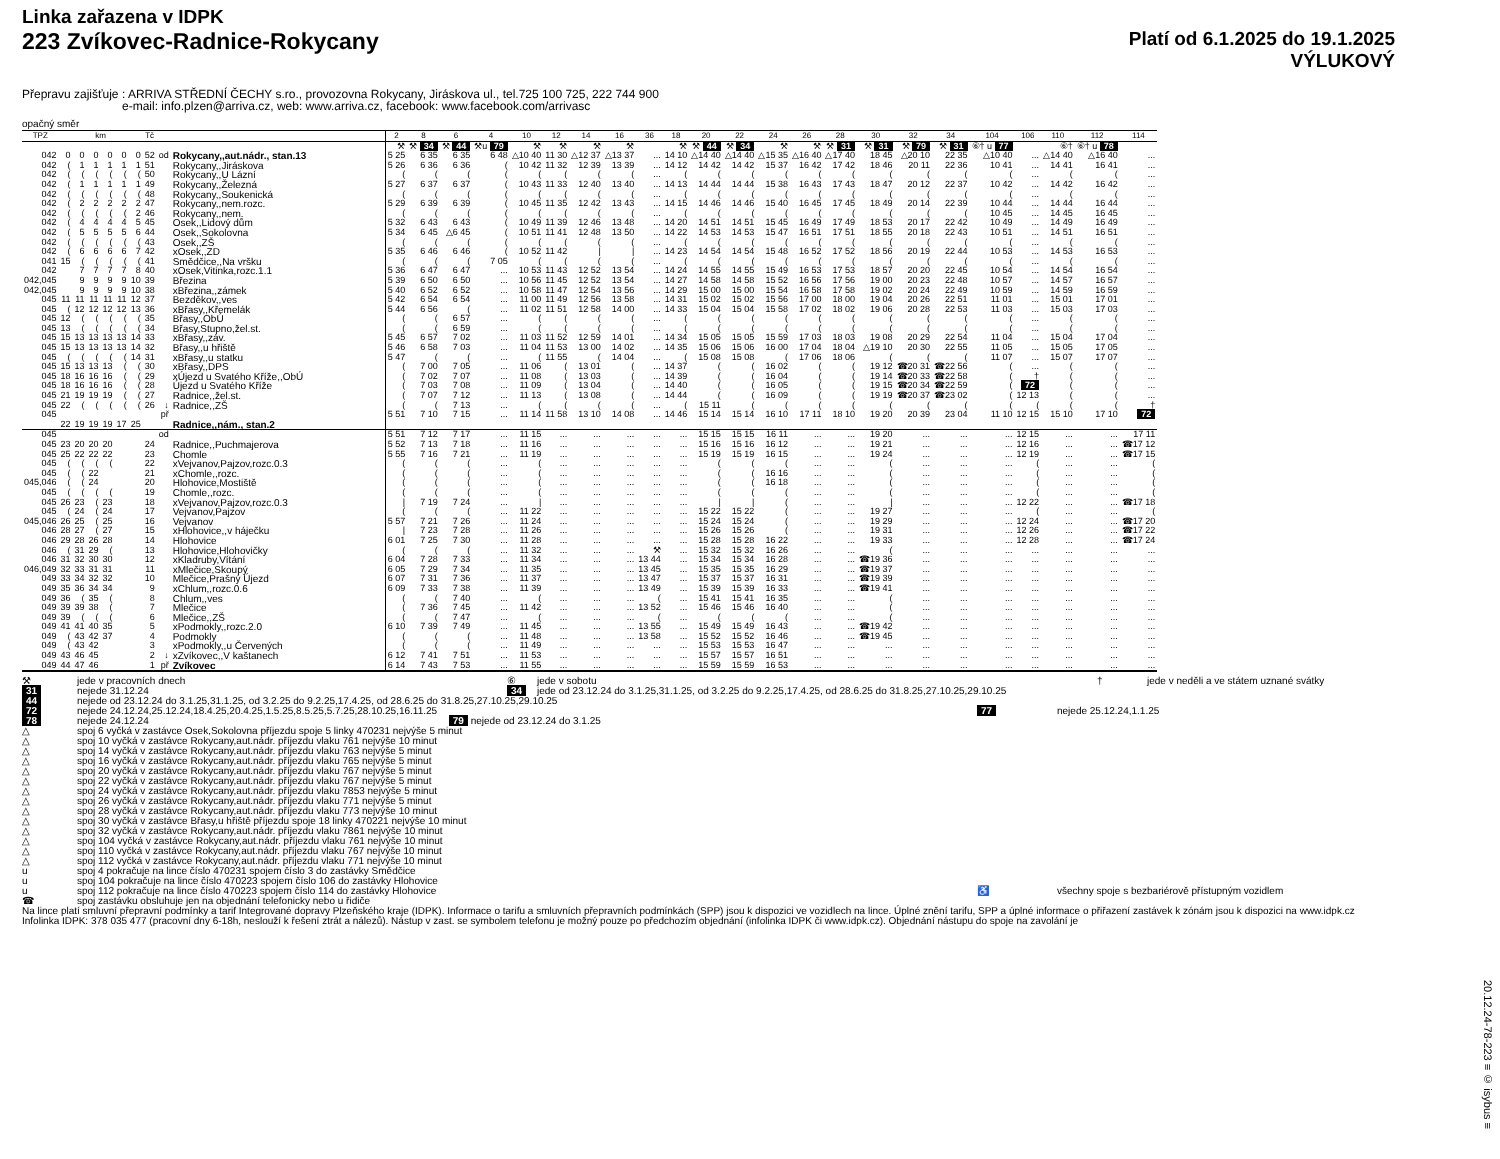Linka zařazena v IDPK
223 Zvíkovec-Radnice-Rokycany
Platí od 6.1.2025 do 19.1.2025
VÝLUKOVÝ
Přepravu zajišťuje : ARRIVA STŘEDNÍ ČECHY s.ro., provozovna Rokycany, Jiráskova ul., tel.725 100 725, 222 744 900
e-mail: info.plzen@arriva.cz, web: www.arriva.cz, facebook: www.facebook.com/arrivasc
opačný směr
| TPZ | km | | | | | | Tč | | | 2 | 8 | 6 | 4 | 10 | 12 | 14 | 16 | 36 | 18 | 20 | 22 | 24 | 26 | 28 | 30 | 32 | 34 | 104 | 106 | 110 | 112 | 114 |
| --- | --- | --- | --- | --- | --- | --- | --- | --- | --- | --- | --- | --- | --- | --- | --- | --- | --- | --- | --- | --- | --- | --- | --- | --- | --- | --- | --- | --- | --- | --- | --- | --- |
| | | | | | | | | | | ⚒ | ⚒ 34 | ⚒ 44 | ⚒u 79 | ⚒ | ⚒ | ⚒ | ⚒ | | ⚒ | ⚒ 44 | ⚒ 34 | ⚒ | ⚒ | ⚒ 31 | ⚒ 31 | ⚒ 79 | ⚒ 31 | ⑥† u 77 | | ⑥† | ⑥† u 78 | |
| 042 | 0 | 0 | 0 | 0 | 0 | 0 | 52 | od | Rokycany,,aut.nádr., stan.13 | 5 25 | 6 35 | 6 35 | 6 48 | △10 40 | 11 30 | △12 37 | △13 37 | ... | 14 10 | △14 40 | △14 40 | △15 35 | △16 40 | △17 40 | 18 45 | △20 10 | 22 35 | △10 40 | ... | △14 40 | △16 40 | ... |
| 042 | ( | 1 | 1 | 1 | 1 | 1 | 51 | | Rokycany,,Jiráskova | 5 26 | 6 36 | 6 36 | ( | 10 42 | 11 32 | 12 39 | 13 39 | ... | 14 12 | 14 42 | 14 42 | 15 37 | 16 42 | 17 42 | 18 46 | 20 11 | 22 36 | 10 41 | ... | 14 41 | 16 41 | ... |
| 042 | ( | ( | ( | ( | ( | ( | 50 | | Rokycany,,U Lázní | ( | ( | ( | ( | ( | ( | ( | ( | ... | ( | ( | ( | ( | ( | ( | ( | ( | ( | ( | ... | ( | ( | ... |
| 042 | ( | 1 | 1 | 1 | 1 | 1 | 49 | | Rokycany,,Železná | 5 27 | 6 37 | 6 37 | ( | 10 43 | 11 33 | 12 40 | 13 40 | ... | 14 13 | 14 44 | 14 44 | 15 38 | 16 43 | 17 43 | 18 47 | 20 12 | 22 37 | 10 42 | ... | 14 42 | 16 42 | ... |
| 042 | ( | ( | ( | ( | ( | ( | 48 | | Rokycany,,Soukenická | ( | ( | ( | ( | ( | ( | ( | ( | ... | ( | ( | ( | ( | ( | ( | ( | ( | ( | ( | ... | ( | ( | ... |
| 042 | ( | 2 | 2 | 2 | 2 | 2 | 47 | | Rokycany,,nem.rozc. | 5 29 | 6 39 | 6 39 | ( | 10 45 | 11 35 | 12 42 | 13 43 | ... | 14 15 | 14 46 | 14 46 | 15 40 | 16 45 | 17 45 | 18 49 | 20 14 | 22 39 | 10 44 | ... | 14 44 | 16 44 | ... |
| 042 | ( | ( | ( | ( | ( | 2 | 46 | | Rokycany,,nem. | ( | ( | ( | ( | ( | ( | ( | ( | ... | ( | ( | ( | ( | ( | ( | ( | ( | ( | 10 45 | ... | 14 45 | 16 45 | ... |
| 042 | ( | 4 | 4 | 4 | 4 | 5 | 45 | | Osek,,Lidový dům | 5 32 | 6 43 | 6 43 | ( | 10 49 | 11 39 | 12 46 | 13 48 | ... | 14 20 | 14 51 | 14 51 | 15 45 | 16 49 | 17 49 | 18 53 | 20 17 | 22 42 | 10 49 | ... | 14 49 | 16 49 | ... |
| 042 | ( | 5 | 5 | 5 | 5 | 6 | 44 | | Osek,,Sokolovna | 5 34 | 6 45 | △6 45 | ( | 10 51 | 11 41 | 12 48 | 13 50 | ... | 14 22 | 14 53 | 14 53 | 15 47 | 16 51 | 17 51 | 18 55 | 20 18 | 22 43 | 10 51 | ... | 14 51 | 16 51 | ... |
| 042 | ( | ( | ( | ( | ( | ( | 43 | | Osek,,ZŠ | ( | ( | ( | ( | ( | ( | ( | ( | ... | ( | ( | ( | ( | ( | ( | ( | ( | ( | ( | ... | ( | ( | ... |
| 042 | ( | 6 | 6 | 6 | 6 | 7 | 42 | | xOsek,,ZD | 5 35 | 6 46 | 6 46 | ( | 10 52 | 11 42 | / | / | ... | 14 23 | 14 54 | 14 54 | 15 48 | 16 52 | 17 52 | 18 56 | 20 19 | 22 44 | 10 53 | ... | 14 53 | 16 53 | ... |
| 041 | 15 | ( | ( | ( | ( | ( | 41 | | Smědčice,,Na vršku | ( | ( | ( | 7 05 | ( | ( | ( | ( | ... | ( | ( | ( | ( | ( | ( | ( | ( | ( | ( | ... | ( | ( | ... |
| 042 | | 7 | 7 | 7 | 7 | 8 | 40 | | xOsek,Vitinka,rozc.1.1 | 5 36 | 6 47 | 6 47 | ... | 10 53 | 11 43 | 12 52 | 13 54 | ... | 14 24 | 14 55 | 14 55 | 15 49 | 16 53 | 17 53 | 18 57 | 20 20 | 22 45 | 10 54 | ... | 14 54 | 16 54 | ... |
| 042,045 | | 9 | 9 | 9 | 9 | 10 | 39 | | Březina | 5 39 | 6 50 | 6 50 | ... | 10 56 | 11 45 | 12 52 | 13 54 | ... | 14 27 | 14 58 | 14 58 | 15 52 | 16 56 | 17 56 | 19 00 | 20 23 | 22 48 | 10 57 | ... | 14 57 | 16 57 | ... |
| 042,045 | | 9 | 9 | 9 | 9 | 10 | 38 | | xBřezina,,zámek | 5 40 | 6 52 | 6 52 | ... | 10 58 | 11 47 | 12 54 | 13 56 | ... | 14 29 | 15 00 | 15 00 | 15 54 | 16 58 | 17 58 | 19 02 | 20 24 | 22 49 | 10 59 | ... | 14 59 | 16 59 | ... |
| 045 | 11 | 11 | 11 | 11 | 11 | 12 | 37 | | Bezděkov,,ves | 5 42 | 6 54 | 6 54 | ... | 11 00 | 11 49 | 12 56 | 13 58 | ... | 14 31 | 15 02 | 15 02 | 15 56 | 17 00 | 18 00 | 19 04 | 20 26 | 22 51 | 11 01 | ... | 15 01 | 17 01 | ... |
| 045 | ( | 12 | 12 | 12 | 12 | 13 | 36 | | xBřasy,,Křemelák | 5 44 | 6 56 | ( | ... | 11 02 | 11 51 | 12 58 | 14 00 | ... | 14 33 | 15 04 | 15 04 | 15 58 | 17 02 | 18 02 | 19 06 | 20 28 | 22 53 | 11 03 | ... | 15 03 | 17 03 | ... |
| 045 | 12 | ( | ( | ( | ( | ( | 35 | | Břasy,,ObÚ | ( | ( | 6 57 | ... | ( | ( | ( | ( | ... | ( | ( | ( | ( | ( | ( | ( | ( | ( | ( | ... | ( | ( | ... |
| 045 | 13 | ( | ( | ( | ( | ( | 34 | | Břasy,Stupno,žel.st. | ( | ( | 6 59 | ... | ( | ( | ( | ( | ... | ( | ( | ( | ( | ( | ( | ( | ( | ( | ( | ... | ( | ( | ... |
| 045 | 15 | 13 | 13 | 13 | 13 | 14 | 33 | | xBřasy,,záv. | 5 45 | 6 57 | 7 02 | ... | 11 03 | 11 52 | 12 59 | 14 01 | ... | 14 34 | 15 05 | 15 05 | 15 59 | 17 03 | 18 03 | 19 08 | 20 29 | 22 54 | 11 04 | ... | 15 04 | 17 04 | ... |
| 045 | 15 | 13 | 13 | 13 | 13 | 14 | 32 | | Břasy,,u hřiště | 5 46 | 6 58 | 7 03 | ... | 11 04 | 11 53 | 13 00 | 14 02 | ... | 14 35 | 15 06 | 15 06 | 16 00 | 17 04 | 18 04 | △19 10 | 20 30 | 22 55 | 11 05 | ... | 15 05 | 17 05 | ... |
| 045 | ( | ( | ( | ( | ( | 14 | 31 | | xBřasy,,u statku | 5 47 | ( | ( | ... | ( | 11 55 | ( | 14 04 | ... | ( | 15 08 | 15 08 | ( | 17 06 | 18 06 | ( | ( | ( | 11 07 | ... | 15 07 | 17 07 | ... |
| 045 | 15 | 13 | 13 | 13 | ( | ( | 30 | | xBřasy,,DPS | ( | 7 00 | 7 05 | ... | 11 06 | ( | 13 01 | ( | ... | 14 37 | ( | ( | 16 02 | ( | ( | 19 12 | ☎20 31 | ☎22 56 | ( | ... | ( | ( | ... |
| 045 | 18 | 16 | 16 | 16 | ( | ( | 29 | | xÚjezd u Svatého Kříže,,ObÚ | ( | 7 02 | 7 07 | ... | 11 08 | ( | 13 03 | ( | ... | 14 39 | ( | ( | 16 04 | ( | ( | 19 14 | ☎20 33 | ☎22 58 | ( | † | ( | ( | ... |
| 045 | 18 | 16 | 16 | 16 | ( | ( | 28 | | Újezd u Svatého Kříže | ( | 7 03 | 7 08 | ... | 11 09 | ( | 13 04 | ( | ... | 14 40 | ( | ( | 16 05 | ( | ( | 19 15 | ☎20 34 | ☎22 59 | ( | 72 | ( | ( | ... |
| 045 | 21 | 19 | 19 | 19 | ( | ( | 27 | | Radnice,,žel.st. | ( | 7 07 | 7 12 | ... | 11 13 | ( | 13 08 | ( | ... | 14 44 | ( | ( | 16 09 | ( | ( | 19 19 | ☎20 37 | ☎23 02 | ( | 12 13 | ( | ( | ... |
| 045 | 22 | ( | ( | ( | ( | ( | 26 | ↓ | Radnice,,ZŠ | ( | ( | 7 13 | ... | ( | ( | ( | ( | ... | ( | 15 11 | ( | ( | ( | ( | ( | ( | ( | ( | ( | ( | ( | † |
| 045 | | | | | | | | př | | 5 51 | 7 10 | 7 15 | ... | 11 14 | 11 58 | 13 10 | 14 08 | ... | 14 46 | 15 14 | 15 14 | 16 10 | 17 11 | 18 10 | 19 20 | 20 39 | 23 04 | 11 10 | 12 15 | 15 10 | 17 10 | 72 |
| | 22 | 19 | 19 | 19 | 17 | 25 | | | Radnice,,nám., stan.2 | | | | | | | | | | | | | | | | | | | | | | | |
| 045 | | | | | | | | od | | 5 51 | 7 12 | 7 17 | ... | 11 15 | ... | ... | ... | ... | ... | 15 15 | 15 15 | 16 11 | ... | ... | 19 20 | ... | ... | ... | 12 15 | ... | ... | 17 11 |
| 045 | 23 | 20 | 20 | 20 | | | 24 | | Radnice,,Puchmajerova | 5 52 | 7 13 | 7 18 | ... | 11 16 | ... | ... | ... | ... | ... | 15 16 | 15 16 | 16 12 | ... | ... | 19 21 | ... | ... | ... | 12 16 | ... | ... | ☎17 12 |
| 045 | 25 | 22 | 22 | 22 | | | 23 | | Chomle | 5 55 | 7 16 | 7 21 | ... | 11 19 | ... | ... | ... | ... | ... | 15 19 | 15 19 | 16 15 | ... | ... | 19 24 | ... | ... | ... | 12 19 | ... | ... | ☎17 15 |
| 045 | ( | ( | ( | ( | | | 22 | | xVejvanov,Pajzov,rozc.0.3 | ( | ( | ( | ... | ( | ... | ... | ... | ... | ... | ( | ( | ( | ... | ... | ( | ... | ... | ... | ( | ... | ... | ( |
| 045 | ( | ( | 22 | | | | 21 | | xChomle,,rozc. | ( | ( | ( | ... | ( | ... | ... | ... | ... | ... | ( | ( | 16 16 | ... | ... | ( | ... | ... | ... | ( | ... | ... | ( |
| 045,046 | ( | ( | 24 | | | | 20 | | Hlohovice,Mostiště | ( | ( | ( | ... | ( | ... | ... | ... | ... | ... | ( | ( | 16 18 | ... | ... | ( | ... | ... | ... | ( | ... | ... | ( |
| 045 | ( | ( | ( | ( | | | 19 | | Chomle,,rozc. | ( | ( | ( | ... | ( | ... | ... | ... | ... | ... | ( | ( | ( | ... | ... | ( | ... | ... | ... | ( | ... | ... | ( |
| 045 | 26 | 23 | ( | 23 | | | 18 | | xVejvanov,Pajzov,rozc.0.3 | / | 7 19 | 7 24 | ... | / | ... | ... | ... | ... | ... | / | / | ( | ... | ... | / | ... | ... | ... | 12 22 | ... | ... | ☎17 18 |
| 045 | ( | 24 | ( | 24 | | | 17 | | Vejvanov,Pajzov | ( | ( | ( | ... | 11 22 | ... | ... | ... | ... | ... | 15 22 | 15 22 | ( | ... | ... | 19 27 | ... | ... | ... | ( | ... | ... | ( |
| 045,046 | 26 | 25 | ( | 25 | | | 16 | | Vejvanov | 5 57 | 7 21 | 7 26 | ... | 11 24 | ... | ... | ... | ... | ... | 15 24 | 15 24 | ( | ... | ... | 19 29 | ... | ... | ... | 12 24 | ... | ... | ☎17 20 |
| 046 | 28 | 27 | ( | 27 | | | 15 | | xHlohovice,,v háječku | / | 7 23 | 7 28 | ... | 11 26 | ... | ... | ... | ... | ... | 15 26 | 15 26 | ( | ... | ... | 19 31 | ... | ... | ... | 12 26 | ... | ... | ☎17 22 |
| 046 | 29 | 28 | 26 | 28 | | | 14 | | Hlohovice | 6 01 | 7 25 | 7 30 | ... | 11 28 | ... | ... | ... | ... | ... | 15 28 | 15 28 | 16 22 | ... | ... | 19 33 | ... | ... | ... | 12 28 | ... | ... | ☎17 24 |
| 046 | ( | 31 | 29 | ( | | | 13 | | Hlohovice,Hlohovičky | ( | ( | ( | ... | 11 32 | ... | ... | ... | ⚒ | ... | 15 32 | 15 32 | 16 26 | ... | ... | ( | ... | ... | ... | ... | ... | ... | ... |
| 046 | 31 | 32 | 30 | 30 | | | 12 | | xKladruby,Vítání | 6 04 | 7 28 | 7 33 | ... | 11 34 | ... | ... | ... | 13 44 | ... | 15 34 | 15 34 | 16 28 | ... | ... | ☎19 36 | ... | ... | ... | ... | ... | ... | ... |
| 046,049 | 32 | 33 | 31 | 31 | | | 11 | | xMlečice,Skoupý | 6 05 | 7 29 | 7 34 | ... | 11 35 | ... | ... | ... | 13 45 | ... | 15 35 | 15 35 | 16 29 | ... | ... | ☎19 37 | ... | ... | ... | ... | ... | ... | ... |
| 049 | 33 | 34 | 32 | 32 | | | 10 | | Mlečice,Prašný Újezd | 6 07 | 7 31 | 7 36 | ... | 11 37 | ... | ... | ... | 13 47 | ... | 15 37 | 15 37 | 16 31 | ... | ... | ☎19 39 | ... | ... | ... | ... | ... | ... | ... |
| 049 | 35 | 36 | 34 | 34 | | | 9 | | xChlum,,rozc.0.6 | 6 09 | 7 33 | 7 38 | ... | 11 39 | ... | ... | ... | 13 49 | ... | 15 39 | 15 39 | 16 33 | ... | ... | ☎19 41 | ... | ... | ... | ... | ... | ... | ... |
| 049 | 36 | ( | 35 | ( | | | 8 | | Chlum,,ves | ( | ( | 7 40 | ... | ( | ... | ... | ... | ( | ... | 15 41 | 15 41 | 16 35 | ... | ... | ( | ... | ... | ... | ... | ... | ... | ... |
| 049 | 39 | 39 | 38 | ( | | | 7 | | Mlečice | ( | 7 36 | 7 45 | ... | 11 42 | ... | ... | ... | 13 52 | ... | 15 46 | 15 46 | 16 40 | ... | ... | ( | ... | ... | ... | ... | ... | ... | ... |
| 049 | 39 | ( | ( | ( | | | 6 | | Mlečice,,ZŠ | ( | ( | 7 47 | ... | ( | ... | ... | ... | ( | ... | ( | ( | ( | ... | ... | ( | ... | ... | ... | ... | ... | ... | ... |
| 049 | 41 | 41 | 40 | 35 | | | 5 | | xPodmokly,,rozc.2.0 | 6 10 | 7 39 | 7 49 | ... | 11 45 | ... | ... | ... | 13 55 | ... | 15 49 | 15 49 | 16 43 | ... | ... | ☎19 42 | ... | ... | ... | ... | ... | ... | ... |
| 049 | ( | 43 | 42 | 37 | | | 4 | | Podmokly | ( | ( | ( | ... | 11 48 | ... | ... | ... | 13 58 | ... | 15 52 | 15 52 | 16 46 | ... | ... | ☎19 45 | ... | ... | ... | ... | ... | ... | ... |
| 049 | ( | 43 | 42 | | | | 3 | | xPodmokly,,u Červených | ( | ( | ( | ... | 11 49 | ... | ... | ... | ... | ... | 15 53 | 15 53 | 16 47 | ... | ... | ... | ... | ... | ... | ... | ... | ... | ... |
| 049 | 43 | 46 | 45 | | | | 2 | ↓ | xZvíkovec,,V kaštanech | 6 12 | 7 41 | 7 51 | ... | 11 53 | ... | ... | ... | ... | ... | 15 57 | 15 57 | 16 51 | ... | ... | ... | ... | ... | ... | ... | ... | ... | ... |
| 049 | 44 | 47 | 46 | | | | 1 | př | Zvíkovec | 6 14 | 7 43 | 7 53 | ... | 11 55 | ... | ... | ... | ... | ... | 15 59 | 15 59 | 16 53 | ... | ... | ... | ... | ... | ... | ... | ... | ... | ... |
⚒
jede v pracovních dnech
⑥
jede v sobotu
†
jede v neděli a ve státem uznané svátky
31
nejede 31.12.24
34
jede od 23.12.24 do 3.1.25,31.1.25, od 3.2.25 do 9.2.25,17.4.25, od 28.6.25 do 31.8.25,27.10.25,29.10.25
44
nejede od 23.12.24 do 3.1.25,31.1.25, od 3.2.25 do 9.2.25,17.4.25, od 28.6.25 do 31.8.25,27.10.25,29.10.25
72
nejede 24.12.24,25.12.24,18.4.25,20.4.25,1.5.25,8.5.25,5.7.25,28.10.25,16.11.25
77
nejede 25.12.24,1.1.25
78
nejede 24.12.24 79 nejede od 23.12.24 do 3.1.25
△
spoj 6 vyčká v zastávce Osek,Sokolovna příjezdu spoje 5 linky 470231 nejvýše 5 minut
△
spoj 10 vyčká v zastávce Rokycany,aut.nádr. příjezdu vlaku 761 nejvýše 10 minut
△
spoj 14 vyčká v zastávce Rokycany,aut.nádr. příjezdu vlaku 763 nejvýše 5 minut
△
spoj 16 vyčká v zastávce Rokycany,aut.nádr. příjezdu vlaku 765 nejvýše 5 minut
△
spoj 20 vyčká v zastávce Rokycany,aut.nádr. příjezdu vlaku 767 nejvýše 5 minut
△
spoj 22 vyčká v zastávce Rokycany,aut.nádr. příjezdu vlaku 767 nejvýše 5 minut
△
spoj 24 vyčká v zastávce Rokycany,aut.nádr. příjezdu vlaku 7853 nejvýše 5 minut
△
spoj 26 vyčká v zastávce Rokycany,aut.nádr. příjezdu vlaku 771 nejvýše 5 minut
△
spoj 28 vyčká v zastávce Rokycany,aut.nádr. příjezdu vlaku 773 nejvýše 10 minut
△
spoj 30 vyčká v zastávce Břasy,u hřiště příjezdu spoje 18 linky 470221 nejvýše 10 minut
△
spoj 32 vyčká v zastávce Rokycany,aut.nádr. příjezdu vlaku 7861 nejvýše 10 minut
△
spoj 104 vyčká v zastávce Rokycany,aut.nádr. příjezdu vlaku 761 nejvýše 10 minut
△
spoj 110 vyčká v zastávce Rokycany,aut.nádr. příjezdu vlaku 767 nejvýše 10 minut
△
spoj 112 vyčká v zastávce Rokycany,aut.nádr. příjezdu vlaku 771 nejvýše 10 minut
u
spoj 4 pokračuje na lince číslo 470231 spojem číslo 3 do zastávky Smědčice
u
spoj 104 pokračuje na lince číslo 470223 spojem číslo 106 do zastávky Hlohovice
u
spoj 112 pokračuje na lince číslo 470223 spojem číslo 114 do zastávky Hlohovice
♿
všechny spoje s bezbariérově přístupným vozidlem
☎
spoj zastávku obsluhuje jen na objednání telefonicky nebo u řidiče
Na lince platí smluvní přepravní podmínky a tarif Integrované dopravy Plzeňského kraje (IDPK). Informace o tarifu a smluvních přepravních podmínkách (SPP) jsou k dispozici ve vozidlech na lince. Úplné znění tarifu, SPP a úplné informace o přiřazení zastávek k zónám jsou k dispozici na www.idpk.cz
Infolinka IDPK: 378 035 477 (pracovní dny 6-18h, neslouží k řešení ztrát a nálezů). Nástup v zast. se symbolem telefonu je možný pouze po předchozím objednání (infolinka IDPK či www.idpk.cz). Objednání nástupu do spoje na zavolání je
20.12.24-78-223 ≡ © isybus ≡